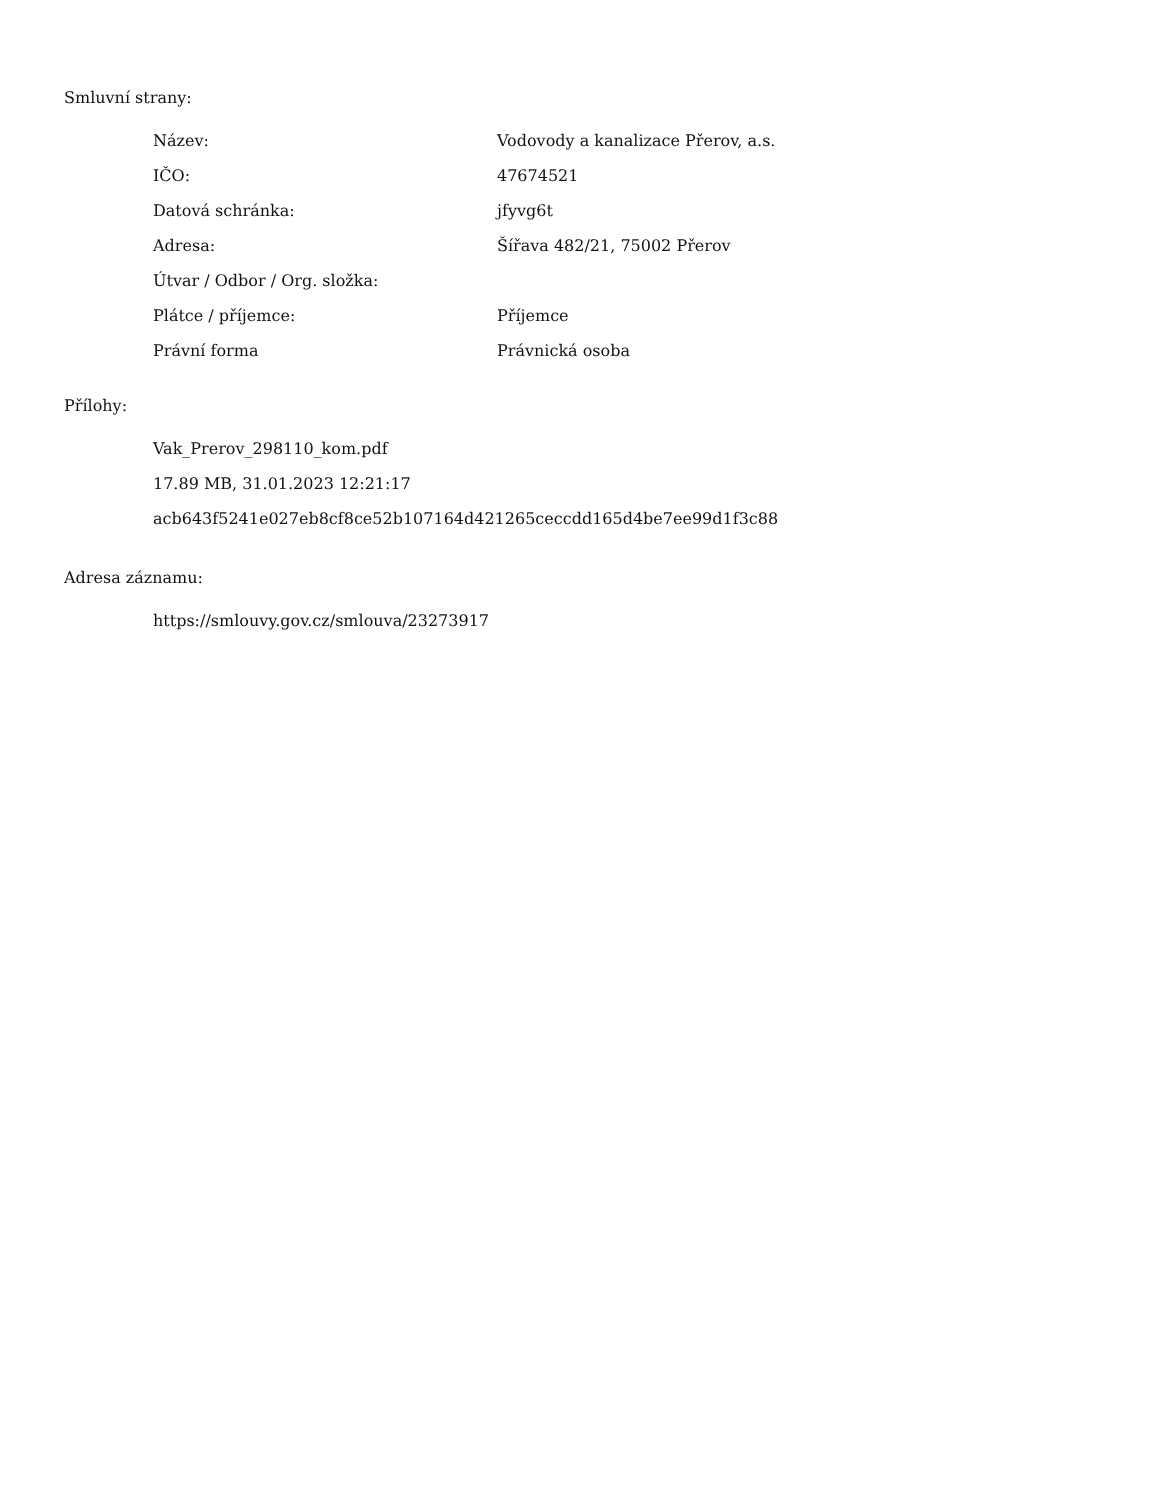Smluvní strany:
| Název: | Vodovody a kanalizace Přerov, a.s. |
| IČO: | 47674521 |
| Datová schránka: | jfyvg6t |
| Adresa: | Šířava 482/21, 75002 Přerov |
| Útvar / Odbor / Org. složka: | |
| Plátce / příjemce: | Příjemce |
| Právní forma | Právnická osoba |
Přílohy:
Vak_Prerov_298110_kom.pdf
17.89 MB, 31.01.2023 12:21:17
acb643f5241e027eb8cf8ce52b107164d421265ceccdd165d4be7ee99d1f3c88
Adresa záznamu:
https://smlouvy.gov.cz/smlouva/23273917